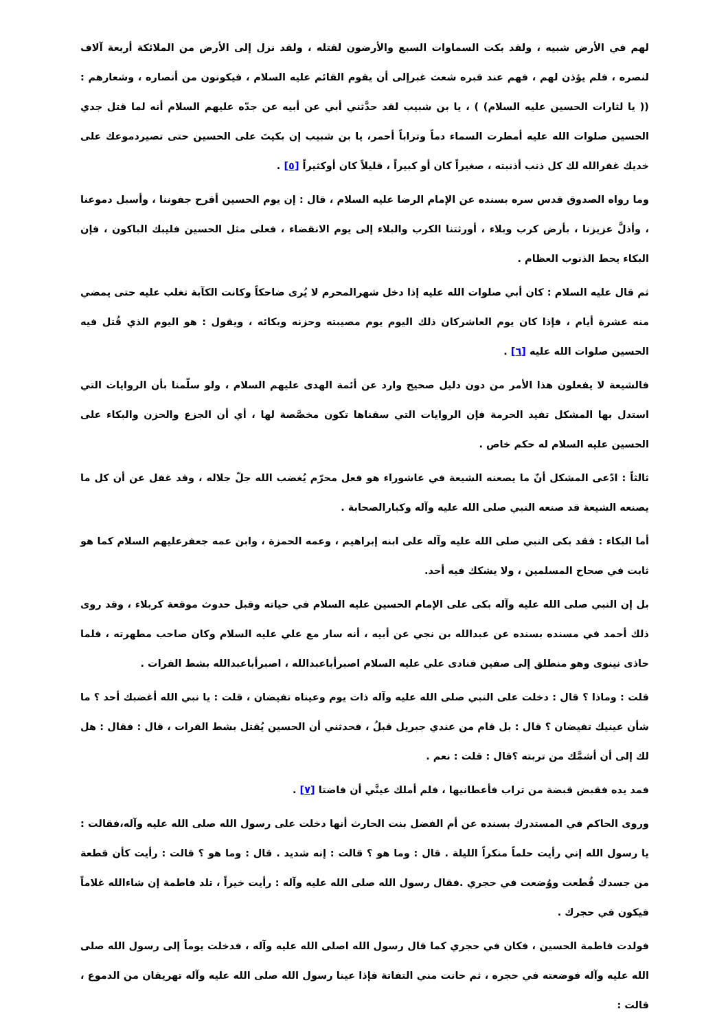لهم في الأرض شبيه ، ولقد بكت السماوات السبع والأرضون لقتله ، ولقد نزل إلى الأرض من الملائكة أربعة آلاف لنصره ، فلم يؤذن لهم ، فهم عند قبره شعث غبرإلى أن يقوم القائم عليه السلام ، فيكونون من أنصاره ، وشعارهم : (( يا لثارات الحسين عليه السلام) ) ، يا بن شبيب لقد حدَّثني أبي عن أبيه عن جدّه عليهم السلام أنه لما قتل جدي الحسين صلوات الله عليه أمطرت السماء دماً وتراباً أحمر، يا بن شبيب إن بكيتَ على الحسين حتى تصيردموعك على خديك غفرالله لك كل ذنب أذنبته ، صغيراً كان أو كبيراً ، قليلاً كان أوكثيراً [٥] .
وما رواه الصدوق قدس سره بسنده عن الإمام الرضا عليه السلام ، قال : إن يوم الحسين أقرح جفوننا ، وأسبل دموعنا ، وأذلَّ عزيزنا ، بأرض كرب وبلاء ، أورثتنا الكرب والبلاء إلى يوم الانقضاء ، فعلى مثل الحسين فليبك الباكون ، فإن البكاء يحط الذنوب العظام .
ثم قال عليه السلام : كان أبي صلوات الله عليه إذا دخل شهرالمحرم لا يُرى ضاحكاً وكانت الكآبة تغلب عليه حتى يمضي منه عشرة أيام ، فإذا كان يوم العاشركان ذلك اليوم يوم مصيبته وحزنه وبكائه ، ويقول : هو اليوم الذي قُتل فيه الحسين صلوات الله عليه [٦] .
فالشيعة لا يفعلون هذا الأمر من دون دليل صحيح وارد عن أئمة الهدى عليهم السلام ، ولو سلّمنا بأن الروايات التي استدل بها المشكل تفيد الحرمة فإن الروايات التي سقناها تكون مخصَّصة لها ، أي أن الجزع والحزن والبكاء على الحسين عليه السلام له حكم خاص .
ثالثاً : ادّعى المشكل أنّ ما يصعنه الشيعة في عاشوراء هو فعل محرّم يُغضب الله جلّ جلاله ، وقد غفل عن أن كل ما يصنعه الشيعة قد صنعه النبي صلى الله عليه وآله وكبارالصحابة .
أما البكاء : فقد بكى النبي صلى الله عليه وآله على ابنه إبراهيم ، وعمه الحمزة ، وابن عمه جعفرعليهم السلام كما هو ثابت في صحاح المسلمين ، ولا يشكك فيه أحد.
بل إن النبي صلى الله عليه وآله بكى على الإمام الحسين عليه السلام في حياته وقبل حدوث موقعة كربلاء ، وقد روى ذلك أحمد في مسنده بسنده عن عبدالله بن نجي عن أبيه ، أنه سار مع علي عليه السلام وكان صاحب مطهرته ، فلما حاذى نينوى وهو منطلق إلى صفين فنادى علي عليه السلام اصبرأباعبدالله ، اصبرأباعبدالله بشط الفرات .
قلت : وماذا ؟ قال : دخلت على النبي صلى الله عليه وآله ذات يوم وعيناه تفيضان ، قلت : يا نبي الله أغضبك أحد ؟ ما شأن عينيك تفيضان ؟ قال : بل قام من عندي جبريل قبلُ ، فحدثني أن الحسين يُقتل بشط الفرات ، قال : فقال : هل لك إلى أن أشمَّك من تربته ؟قال : قلت : نعم .
فمد يده فقبض قبضة من تراب فأعطانيها ، فلم أملك عينَّي أن فاضتا [٧] .
وروى الحاكم في المستدرك بسنده عن أم الفضل بنت الحارث أنها دخلت على رسول الله صلى الله عليه وآله،فقالت : يا رسول الله إني رأيت حلماً منكراً الليلة . قال : وما هو ؟ قالت : إنه شديد . قال : وما هو ؟ قالت : رأيت كأن قطعة من جسدك قُطعت ووُضعت في حجري .فقال رسول الله صلى الله عليه وآله : رأيت خيراً ، تلد فاطمة إن شاءالله غلاماً فيكون في حجرك .
فولدت فاطمة الحسين ، فكان في حجري كما قال رسول الله اصلى الله عليه وآله ، فدخلت يوماً إلى رسول الله صلى الله عليه وآله فوضعته في حجره ، ثم حانت مني التفاتة فإذا عينا رسول الله صلى الله عليه وآله تهريقان من الدموع ، قالت :